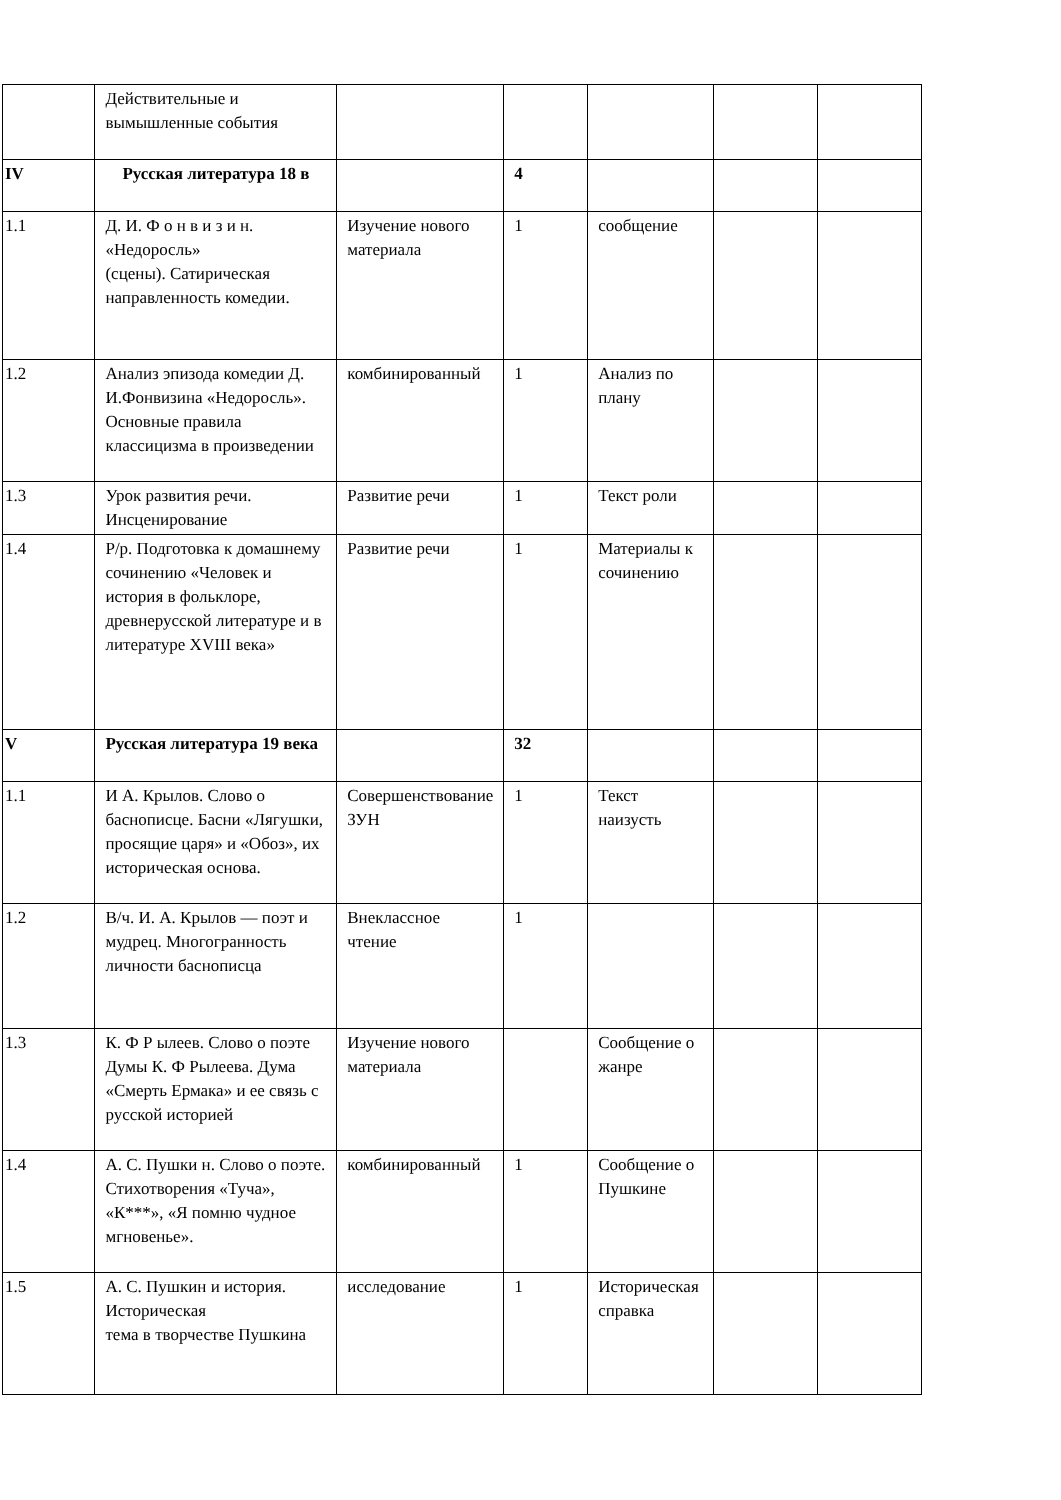| | Действительные и вымышленные события | | | | | |
| IV | Русская литература 18 в | | 4 | | | |
| 1.1 | Д. И. Ф о н в и з и н. «Недоросль» (сцены). Сатирическая направленность комедии. | Изучение нового материала | 1 | сообщение | | |
| 1.2 | Анализ эпизода комедии Д. И.Фонвизина «Недоросль». Основные правила классицизма в произведении | комбинированный | 1 | Анализ по плану | | |
| 1.3 | Урок развития речи. Инсценирование | Развитие речи | 1 | Текст роли | | |
| 1.4 | Р/р. Подготовка к домашнему сочинению «Человек и история в фольклоре, древнерусской литературе и в литературе XVIII века» | Развитие речи | 1 | Материалы к сочинению | | |
| V | Русская литература 19 века | | 32 | | | |
| 1.1 | И А. Крылов. Слово о баснописце. Басни «Лягушки, просящие царя» и «Обоз», их историческая основа. | Совершенствование ЗУН | 1 | Текст наизусть | | |
| 1.2 | В/ч. И. А. Крылов — поэт и мудрец. Многогранность личности баснописца | Внеклассное чтение | 1 | | | |
| 1.3 | К. Ф Р ылеев. Слово о поэте Думы К. Ф Рылеева. Дума «Смерть Ермака» и ее связь с русской историей | Изучение нового материала | | Сообщение о жанре | | |
| 1.4 | А. С. Пушки н. Слово о поэте. Стихотворения «Туча», «К***», «Я помню чудное мгновенье». | комбинированный | 1 | Сообщение о Пушкине | | |
| 1.5 | А. С. Пушкин и история. Историческая тема в творчестве Пушкина | исследование | 1 | Историческая справка | | |